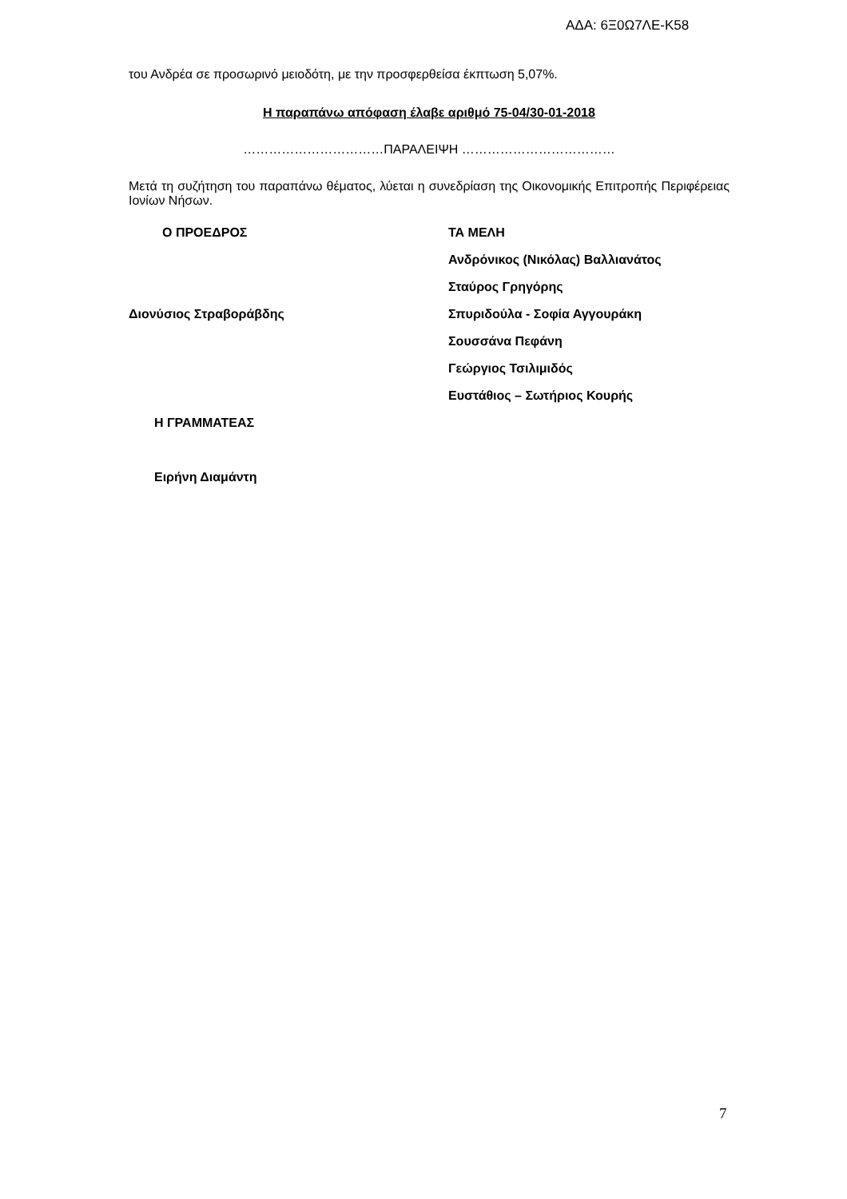ΑΔΑ: 6Ξ0Ω7ΛΕ-Κ58
του Ανδρέα σε προσωρινό μειοδότη, με την προσφερθείσα έκπτωση 5,07%.
Η παραπάνω απόφαση έλαβε αριθμό 75-04/30-01-2018
……………………………ΠΑΡΑΛΕΙΨΗ ………………………………
Μετά τη συζήτηση του παραπάνω θέματος, λύεται η συνεδρίαση της Οικονομικής Επιτροπής Περιφέρειας Ιονίων Νήσων.
Ο ΠΡΟΕΔΡΟΣ
Διονύσιος Στραβοράβδης
Η ΓΡΑΜΜΑΤΕΑΣ
Ειρήνη Διαμάντη
ΤΑ ΜΕΛΗ
Ανδρόνικος (Νικόλας) Βαλλιανάτος
Σταύρος Γρηγόρης
Σπυριδούλα - Σοφία Αγγουράκη
Σουσσάνα Πεφάνη
Γεώργιος Τσιλιμιδός
Ευστάθιος – Σωτήριος Κουρής
7